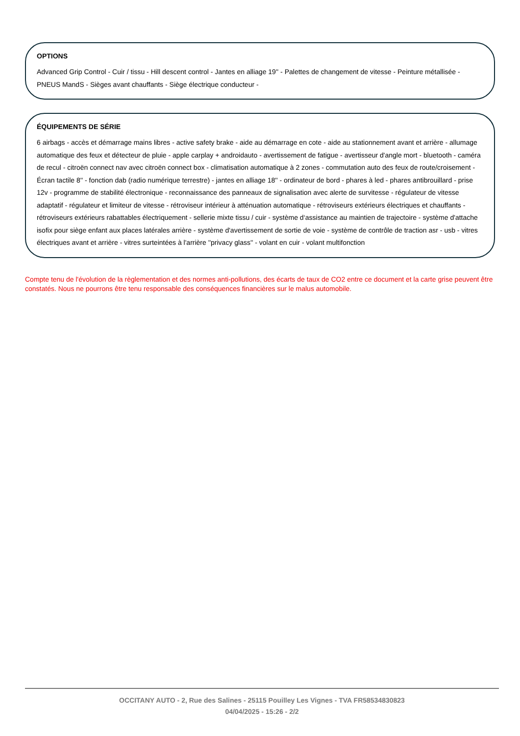OPTIONS
Advanced Grip Control - Cuir / tissu - Hill descent control - Jantes en alliage 19'' - Palettes de changement de vitesse - Peinture métallisée - PNEUS MandS - Sièges avant chauffants - Siège électrique conducteur -
ÉQUIPEMENTS DE SÉRIE
6 airbags - accès et démarrage mains libres - active safety brake - aide au démarrage en cote - aide au stationnement avant et arrière - allumage automatique des feux et détecteur de pluie - apple carplay + androidauto - avertissement de fatigue - avertisseur d'angle mort - bluetooth - caméra de recul - citroën connect nav avec citroën connect box - climatisation automatique à 2 zones - commutation auto des feux de route/croisement - Écran tactile 8'' - fonction dab (radio numérique terrestre) - jantes en alliage 18'' - ordinateur de bord - phares à led - phares antibrouillard - prise 12v - programme de stabilité électronique - reconnaissance des panneaux de signalisation avec alerte de survitesse - régulateur de vitesse adaptatif - régulateur et limiteur de vitesse - rétroviseur intérieur à atténuation automatique - rétroviseurs extérieurs électriques et chauffants - rétroviseurs extérieurs rabattables électriquement - sellerie mixte tissu / cuir - système d‘assistance au maintien de trajectoire - système d'attache isofix pour siège enfant aux places latérales arrière - système d'avertissement de sortie de voie - système de contrôle de traction asr - usb - vitres électriques avant et arrière - vitres surteintées à l'arrière ''privacy glass'' - volant en cuir - volant multifonction
Compte tenu de l'évolution de la règlementation et des normes anti-pollutions, des écarts de taux de CO2 entre ce document et la carte grise peuvent être constatés. Nous ne pourrons être tenu responsable des conséquences financières sur le malus automobile.
OCCITANY AUTO - 2, Rue des Salines - 25115 Pouilley Les Vignes - TVA FR58534830823
04/04/2025 - 15:26 - 2/2